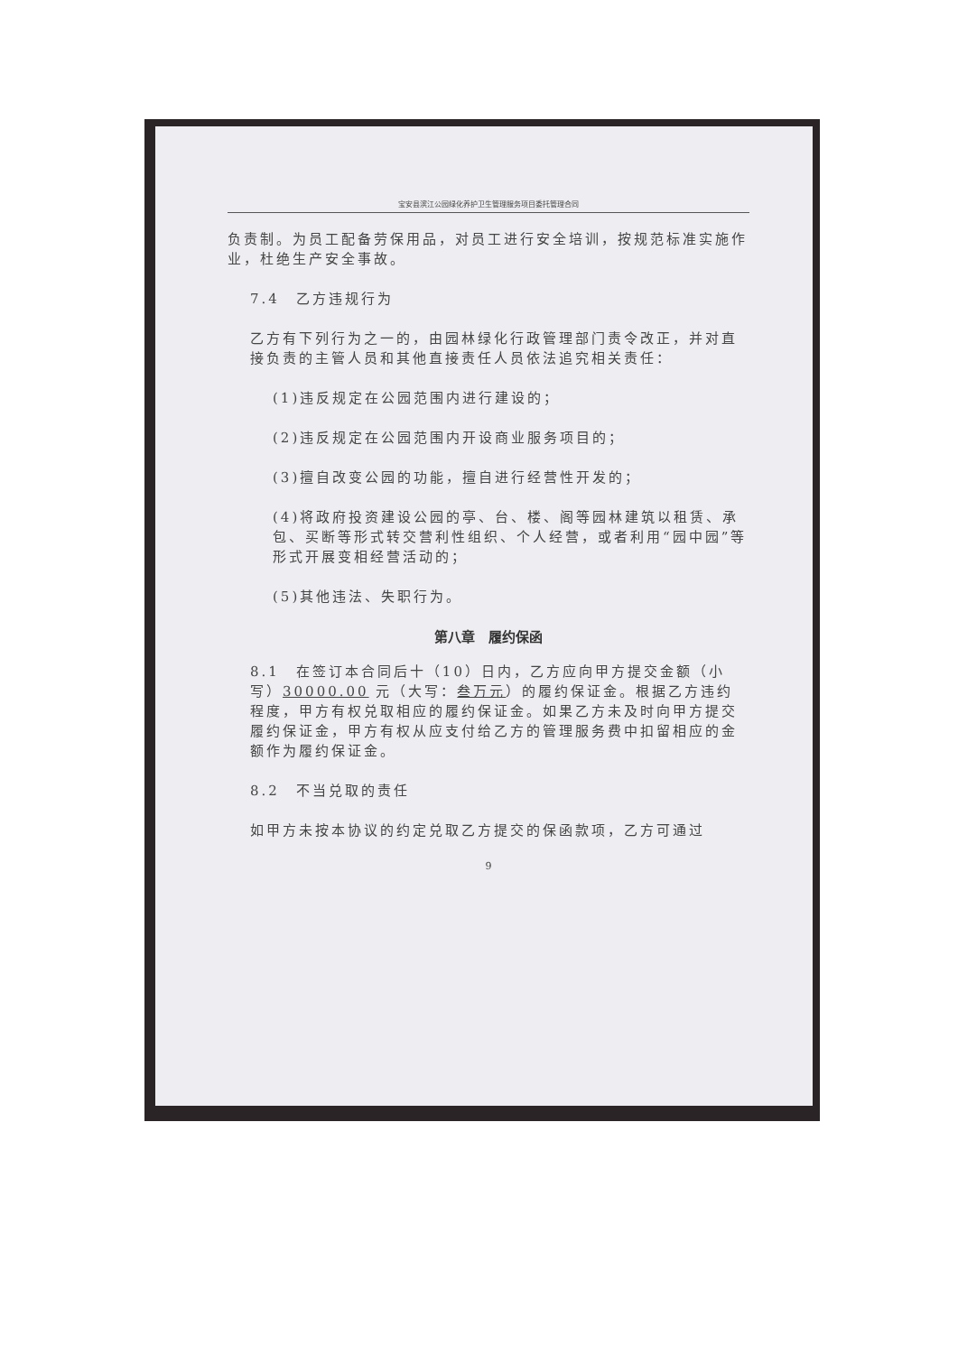宝安县滨江公园绿化养护卫生管理服务项目委托管理合同
负责制。为员工配备劳保用品，对员工进行安全培训，按规范标准实施作业，杜绝生产安全事故。
7.4　乙方违规行为
乙方有下列行为之一的，由园林绿化行政管理部门责令改正，并对直接负责的主管人员和其他直接责任人员依法追究相关责任：
(1)违反规定在公园范围内进行建设的；
(2)违反规定在公园范围内开设商业服务项目的；
(3)擅自改变公园的功能，擅自进行经营性开发的；
(4)将政府投资建设公园的亭、台、楼、阁等园林建筑以租赁、承包、买断等形式转交营利性组织、个人经营，或者利用“园中园”等形式开展变相经营活动的；
(5)其他违法、失职行为。
第八章　履约保函
8.1　在签订本合同后十（10）日内，乙方应向甲方提交金额（小写）30000.00 元（大写：叁万元）的履约保证金。根据乙方违约程度，甲方有权兑取相应的履约保证金。如果乙方未及时向甲方提交履约保证金，甲方有权从应支付给乙方的管理服务费中扣留相应的金额作为履约保证金。
8.2　不当兑取的责任
如甲方未按本协议的约定兑取乙方提交的保函款项，乙方可通过
9